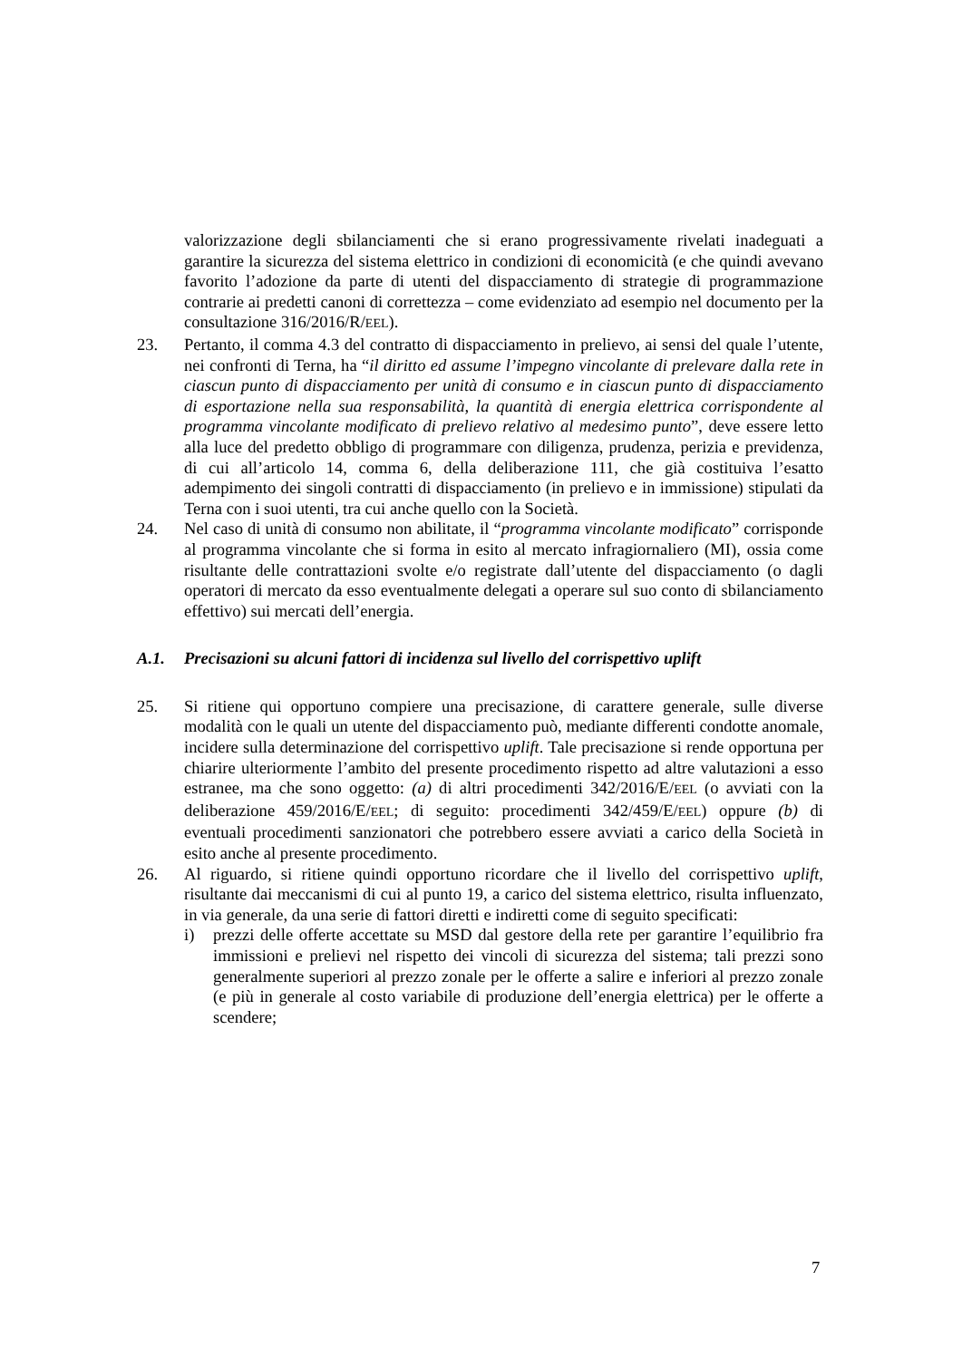valorizzazione degli sbilanciamenti che si erano progressivamente rivelati inadeguati a garantire la sicurezza del sistema elettrico in condizioni di economicità (e che quindi avevano favorito l’adozione da parte di utenti del dispacciamento di strategie di programmazione contrarie ai predetti canoni di correttezza – come evidenziato ad esempio nel documento per la consultazione 316/2016/R/EEL).
23. Pertanto, il comma 4.3 del contratto di dispacciamento in prelievo, ai sensi del quale l’utente, nei confronti di Terna, ha “il diritto ed assume l’impegno vincolante di prelevare dalla rete in ciascun punto di dispacciamento per unità di consumo e in ciascun punto di dispacciamento di esportazione nella sua responsabilità, la quantità di energia elettrica corrispondente al programma vincolante modificato di prelievo relativo al medesimo punto”, deve essere letto alla luce del predetto obbligo di programmare con diligenza, prudenza, perizia e previdenza, di cui all’articolo 14, comma 6, della deliberazione 111, che già costituiva l’esatto adempimento dei singoli contratti di dispacciamento (in prelievo e in immissione) stipulati da Terna con i suoi utenti, tra cui anche quello con la Società.
24. Nel caso di unità di consumo non abilitate, il “programma vincolante modificato” corrisponde al programma vincolante che si forma in esito al mercato infragiornaliero (MI), ossia come risultante delle contrattazioni svolte e/o registrate dall’utente del dispacciamento (o dagli operatori di mercato da esso eventualmente delegati a operare sul suo conto di sbilanciamento effettivo) sui mercati dell’energia.
A.1. Precisazioni su alcuni fattori di incidenza sul livello del corrispettivo uplift
25. Si ritiene qui opportuno compiere una precisazione, di carattere generale, sulle diverse modalità con le quali un utente del dispacciamento può, mediante differenti condotte anomale, incidere sulla determinazione del corrispettivo uplift. Tale precisazione si rende opportuna per chiarire ulteriormente l’ambito del presente procedimento rispetto ad altre valutazioni a esso estranee, ma che sono oggetto: (a) di altri procedimenti 342/2016/E/EEL (o avviati con la deliberazione 459/2016/E/EEL; di seguito: procedimenti 342/459/E/EEL) oppure (b) di eventuali procedimenti sanzionatori che potrebbero essere avviati a carico della Società in esito anche al presente procedimento.
26. Al riguardo, si ritiene quindi opportuno ricordare che il livello del corrispettivo uplift, risultante dai meccanismi di cui al punto 19, a carico del sistema elettrico, risulta influenzato, in via generale, da una serie di fattori diretti e indiretti come di seguito specificati:
i) prezzi delle offerte accettate su MSD dal gestore della rete per garantire l’equilibrio fra immissioni e prelievi nel rispetto dei vincoli di sicurezza del sistema; tali prezzi sono generalmente superiori al prezzo zonale per le offerte a salire e inferiori al prezzo zonale (e più in generale al costo variabile di produzione dell’energia elettrica) per le offerte a scendere;
7